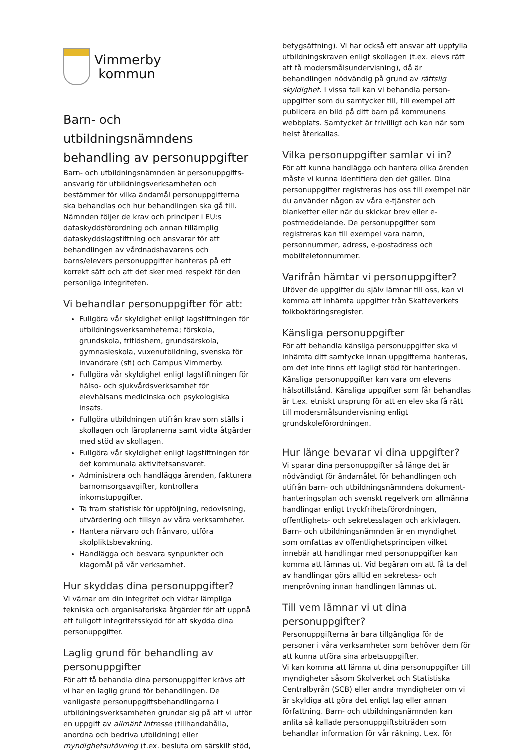Vimmerby
kommun
Barn- och utbildningsnämndens behandling av personuppgifter
Barn- och utbildningsnämnden är personuppgifts-ansvarig för utbildningsverksamheten och bestämmer för vilka ändamål personuppgifterna ska behandlas och hur behandlingen ska gå till. Nämnden följer de krav och principer i EU:s dataskyddsförordning och annan tillämplig dataskyddslagstiftning och ansvarar för att behandlingen av vårdnadshavarens och barns/elevers personuppgifter hanteras på ett korrekt sätt och att det sker med respekt för den personliga integriteten.
Vi behandlar personuppgifter för att:
Fullgöra vår skyldighet enligt lagstiftningen för utbildningsverksamheterna; förskola, grundskola, fritidshem, grundsärskola, gymnasieskola, vuxenutbildning, svenska för invandrare (sfi) och Campus Vimmerby.
Fullgöra vår skyldighet enligt lagstiftningen för hälso- och sjukvårdsverksamhet för elevhälsans medicinska och psykologiska insats.
Fullgöra utbildningen utifrån krav som ställs i skollagen och läroplanerna samt vidta åtgärder med stöd av skollagen.
Fullgöra vår skyldighet enligt lagstiftningen för det kommunala aktivitetsansvaret.
Administrera och handlägga ärenden, fakturera barnomsorgsavgifter, kontrollera inkomstuppgifter.
Ta fram statistisk för uppföljning, redovisning, utvärdering och tillsyn av våra verksamheter.
Hantera närvaro och frånvaro, utföra skolpliktsbevakning.
Handlägga och besvara synpunkter och klagomål på vår verksamhet.
Hur skyddas dina personuppgifter?
Vi värnar om din integritet och vidtar lämpliga tekniska och organisatoriska åtgärder för att uppnå ett fullgott integritetsskydd för att skydda dina personuppgifter.
Laglig grund för behandling av personuppgifter
För att få behandla dina personuppgifter krävs att vi har en laglig grund för behandlingen. De vanligaste personuppgiftsbehandlingarna i utbildningsverksamheten grundar sig på att vi utför en uppgift av allmänt intresse (tillhandahålla, anordna och bedriva utbildning) eller myndighetsutövning (t.ex. besluta om särskilt stöd,
betygsättning). Vi har också ett ansvar att uppfylla utbildningskraven enligt skollagen (t.ex. elevs rätt att få modersmålsundervisning), då är behandlingen nödvändig på grund av rättslig skyldighet. I vissa fall kan vi behandla person-uppgifter som du samtycker till, till exempel att publicera en bild på ditt barn på kommunens webbplats. Samtycket är frivilligt och kan när som helst återkallas.
Vilka personuppgifter samlar vi in?
För att kunna handlägga och hantera olika ärenden måste vi kunna identifiera den det gäller. Dina personuppgifter registreras hos oss till exempel när du använder någon av våra e-tjänster och blanketter eller när du skickar brev eller e-postmeddelande. De personuppgifter som registreras kan till exempel vara namn, personnummer, adress, e-postadress och mobiltelefonnummer.
Varifrån hämtar vi personuppgifter?
Utöver de uppgifter du själv lämnar till oss, kan vi komma att inhämta uppgifter från Skatteverkets folkbokföringsregister.
Känsliga personuppgifter
För att behandla känsliga personuppgifter ska vi inhämta ditt samtycke innan uppgifterna hanteras, om det inte finns ett lagligt stöd för hanteringen. Känsliga personuppgifter kan vara om elevens hälsotillstånd. Känsliga uppgifter som får behandlas är t.ex. etniskt ursprung för att en elev ska få rätt till modersmålsundervisning enligt grundskoleförordningen.
Hur länge bevarar vi dina uppgifter?
Vi sparar dina personuppgifter så länge det är nödvändigt för ändamålet för behandlingen och utifrån barn- och utbildningsnämndens dokument-hanteringsplan och svenskt regelverk om allmänna handlingar enligt tryckfrihetsförordningen, offentlighets- och sekretesslagen och arkivlagen. Barn- och utbildningsnämnden är en myndighet som omfattas av offentlighetsprincipen vilket innebär att handlingar med personuppgifter kan komma att lämnas ut. Vid begäran om att få ta del av handlingar görs alltid en sekretess- och menprövning innan handlingen lämnas ut.
Till vem lämnar vi ut dina personuppgifter?
Personuppgifterna är bara tillgängliga för de personer i våra verksamheter som behöver dem för att kunna utföra sina arbetsuppgifter.
Vi kan komma att lämna ut dina personuppgifter till myndigheter såsom Skolverket och Statistiska Centralbyrån (SCB) eller andra myndigheter om vi är skyldiga att göra det enligt lag eller annan författning. Barn- och utbildningsnämnden kan anlita så kallade personuppgiftsbiträden som behandlar information för vår räkning, t.ex. för